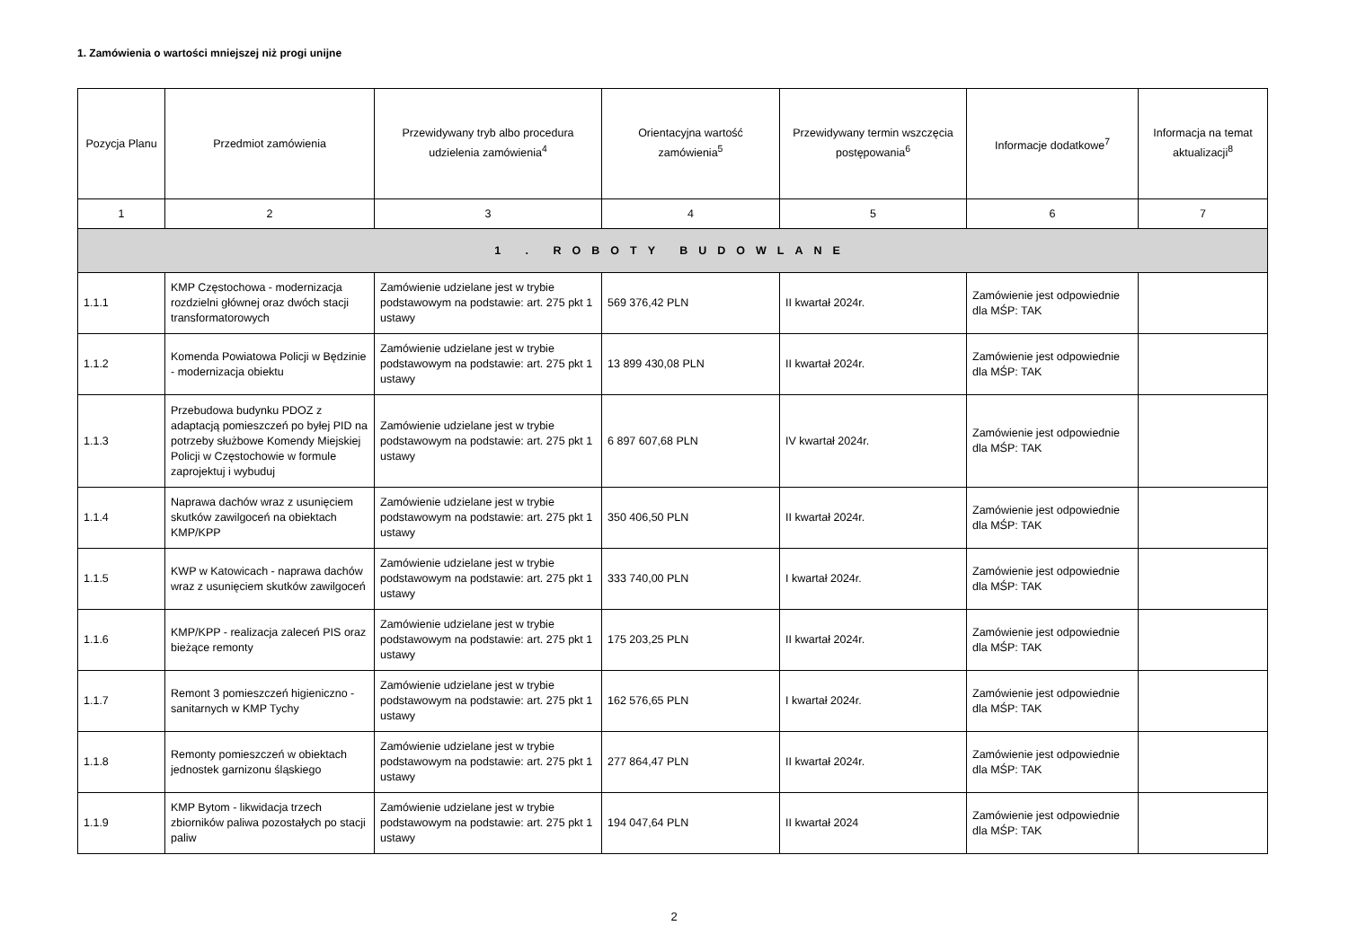1. Zamówienia o wartości mniejszej niż progi unijne
| Pozycja Planu | Przedmiot zamówienia | Przewidywany tryb albo procedura udzielenia zamówienia<sup>4</sup> | Orientacyjna wartość zamówienia<sup>5</sup> | Przewidywany termin wszczęcia postępowania<sup>6</sup> | Informacje dodatkowe<sup>7</sup> | Informacja na temat aktualizacji<sup>8</sup> |
| --- | --- | --- | --- | --- | --- | --- |
| 1 | 2 | 3 | 4 | 5 | 6 | 7 |
| 1 . ROBOTY BUDOWLANE | | | | | | |
| 1.1.1 | KMP Częstochowa - modernizacja rozdzielni głównej oraz dwóch stacji transformatorowych | Zamówienie udzielane jest w trybie podstawowym na podstawie: art. 275 pkt 1 ustawy | 569 376,42 PLN | II kwartał 2024r. | Zamówienie jest odpowiednie dla MŚP: TAK | |
| 1.1.2 | Komenda Powiatowa Policji w Będzinie - modernizacja obiektu | Zamówienie udzielane jest w trybie podstawowym na podstawie: art. 275 pkt 1 ustawy | 13 899 430,08 PLN | II kwartał 2024r. | Zamówienie jest odpowiednie dla MŚP: TAK | |
| 1.1.3 | Przebudowa budynku PDOZ z adaptacją pomieszczeń po byłej PID na potrzeby służbowe Komendy Miejskiej Policji w Częstochowie w formule zaprojektuj i wybuduj | Zamówienie udzielane jest w trybie podstawowym na podstawie: art. 275 pkt 1 ustawy | 6 897 607,68 PLN | IV kwartał 2024r. | Zamówienie jest odpowiednie dla MŚP: TAK | |
| 1.1.4 | Naprawa dachów wraz z usunięciem skutków zawilgoceń na obiektach KMP/KPP | Zamówienie udzielane jest w trybie podstawowym na podstawie: art. 275 pkt 1 ustawy | 350 406,50 PLN | II kwartał 2024r. | Zamówienie jest odpowiednie dla MŚP: TAK | |
| 1.1.5 | KWP w Katowicach - naprawa dachów wraz z usunięciem skutków zawilgoceń | Zamówienie udzielane jest w trybie podstawowym na podstawie: art. 275 pkt 1 ustawy | 333 740,00 PLN | I kwartał 2024r. | Zamówienie jest odpowiednie dla MŚP: TAK | |
| 1.1.6 | KMP/KPP - realizacja zaleceń PIS oraz bieżące remonty | Zamówienie udzielane jest w trybie podstawowym na podstawie: art. 275 pkt 1 ustawy | 175 203,25 PLN | II kwartał 2024r. | Zamówienie jest odpowiednie dla MŚP: TAK | |
| 1.1.7 | Remont 3 pomieszczeń higieniczno - sanitarnych w KMP Tychy | Zamówienie udzielane jest w trybie podstawowym na podstawie: art. 275 pkt 1 ustawy | 162 576,65 PLN | I kwartał 2024r. | Zamówienie jest odpowiednie dla MŚP: TAK | |
| 1.1.8 | Remonty pomieszczeń w obiektach jednostek garnizonu śląskiego | Zamówienie udzielane jest w trybie podstawowym na podstawie: art. 275 pkt 1 ustawy | 277 864,47 PLN | II kwartał 2024r. | Zamówienie jest odpowiednie dla MŚP: TAK | |
| 1.1.9 | KMP Bytom - likwidacja trzech zbiorników paliwa pozostałych po stacji paliw | Zamówienie udzielane jest w trybie podstawowym na podstawie: art. 275 pkt 1 ustawy | 194 047,64 PLN | II kwartał 2024 | Zamówienie jest odpowiednie dla MŚP: TAK | |
2